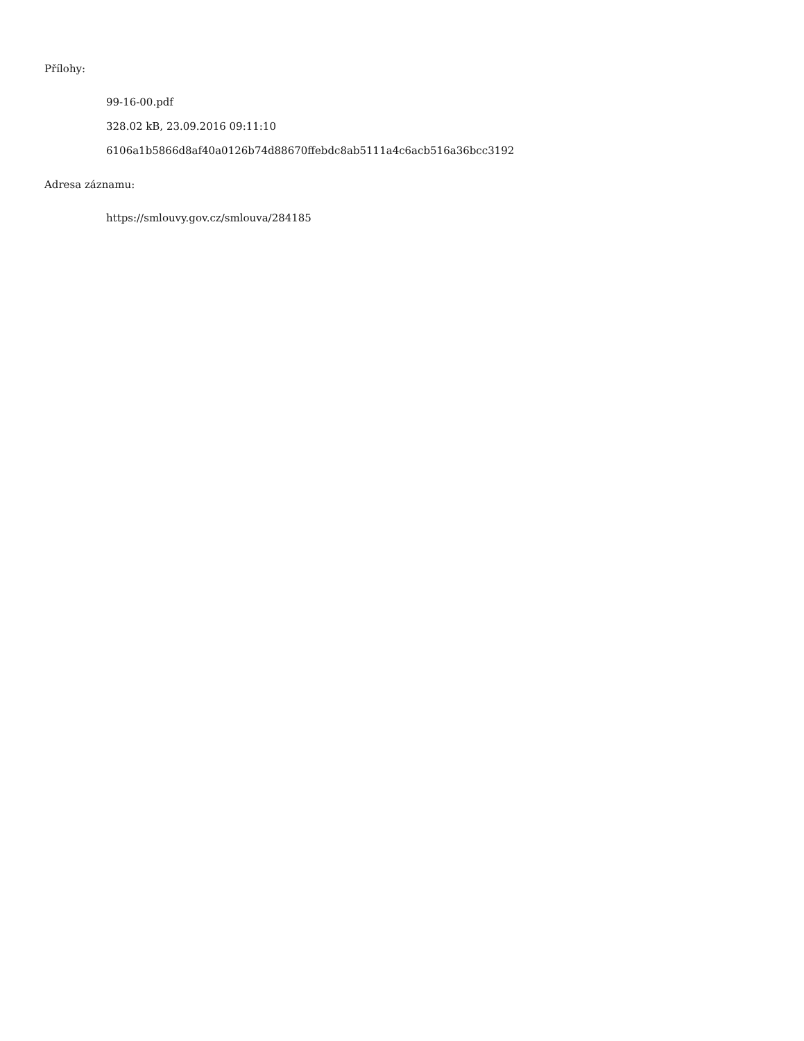Přílohy:
99-16-00.pdf
328.02 kB, 23.09.2016 09:11:10
6106a1b5866d8af40a0126b74d88670ffebdc8ab5111a4c6acb516a36bcc3192
Adresa záznamu:
https://smlouvy.gov.cz/smlouva/284185